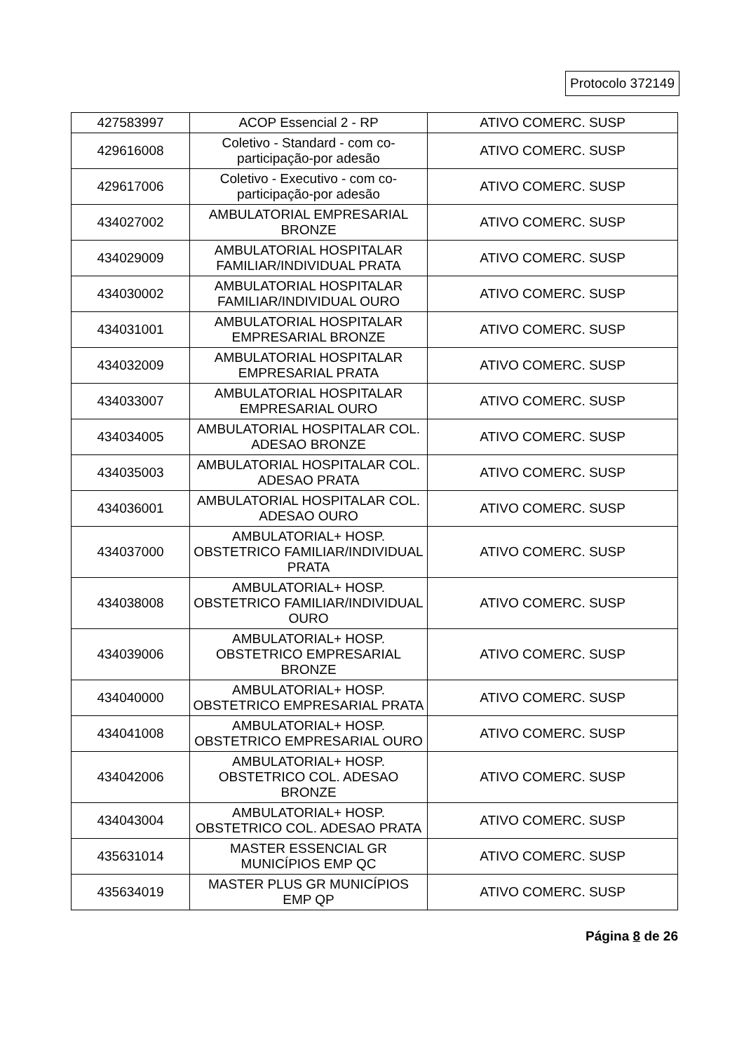Protocolo 372149
| 427583997 | ACOP Essencial 2 - RP | ATIVO COMERC. SUSP |
| 429616008 | Coletivo - Standard - com co-participação-por adesão | ATIVO COMERC. SUSP |
| 429617006 | Coletivo - Executivo - com co-participação-por adesão | ATIVO COMERC. SUSP |
| 434027002 | AMBULATORIAL EMPRESARIAL BRONZE | ATIVO COMERC. SUSP |
| 434029009 | AMBULATORIAL HOSPITALAR FAMILIAR/INDIVIDUAL PRATA | ATIVO COMERC. SUSP |
| 434030002 | AMBULATORIAL HOSPITALAR FAMILIAR/INDIVIDUAL OURO | ATIVO COMERC. SUSP |
| 434031001 | AMBULATORIAL HOSPITALAR EMPRESARIAL BRONZE | ATIVO COMERC. SUSP |
| 434032009 | AMBULATORIAL HOSPITALAR EMPRESARIAL PRATA | ATIVO COMERC. SUSP |
| 434033007 | AMBULATORIAL HOSPITALAR EMPRESARIAL OURO | ATIVO COMERC. SUSP |
| 434034005 | AMBULATORIAL HOSPITALAR COL. ADESAO BRONZE | ATIVO COMERC. SUSP |
| 434035003 | AMBULATORIAL HOSPITALAR COL. ADESAO PRATA | ATIVO COMERC. SUSP |
| 434036001 | AMBULATORIAL HOSPITALAR COL. ADESAO OURO | ATIVO COMERC. SUSP |
| 434037000 | AMBULATORIAL+ HOSP. OBSTETRICO FAMILIAR/INDIVIDUAL PRATA | ATIVO COMERC. SUSP |
| 434038008 | AMBULATORIAL+ HOSP. OBSTETRICO FAMILIAR/INDIVIDUAL OURO | ATIVO COMERC. SUSP |
| 434039006 | AMBULATORIAL+ HOSP. OBSTETRICO EMPRESARIAL BRONZE | ATIVO COMERC. SUSP |
| 434040000 | AMBULATORIAL+ HOSP. OBSTETRICO EMPRESARIAL PRATA | ATIVO COMERC. SUSP |
| 434041008 | AMBULATORIAL+ HOSP. OBSTETRICO EMPRESARIAL OURO | ATIVO COMERC. SUSP |
| 434042006 | AMBULATORIAL+ HOSP. OBSTETRICO COL. ADESAO BRONZE | ATIVO COMERC. SUSP |
| 434043004 | AMBULATORIAL+ HOSP. OBSTETRICO COL. ADESAO PRATA | ATIVO COMERC. SUSP |
| 435631014 | MASTER ESSENCIAL GR MUNICÍPIOS EMP QC | ATIVO COMERC. SUSP |
| 435634019 | MASTER PLUS GR MUNICÍPIOS EMP QP | ATIVO COMERC. SUSP |
Página 8 de 26